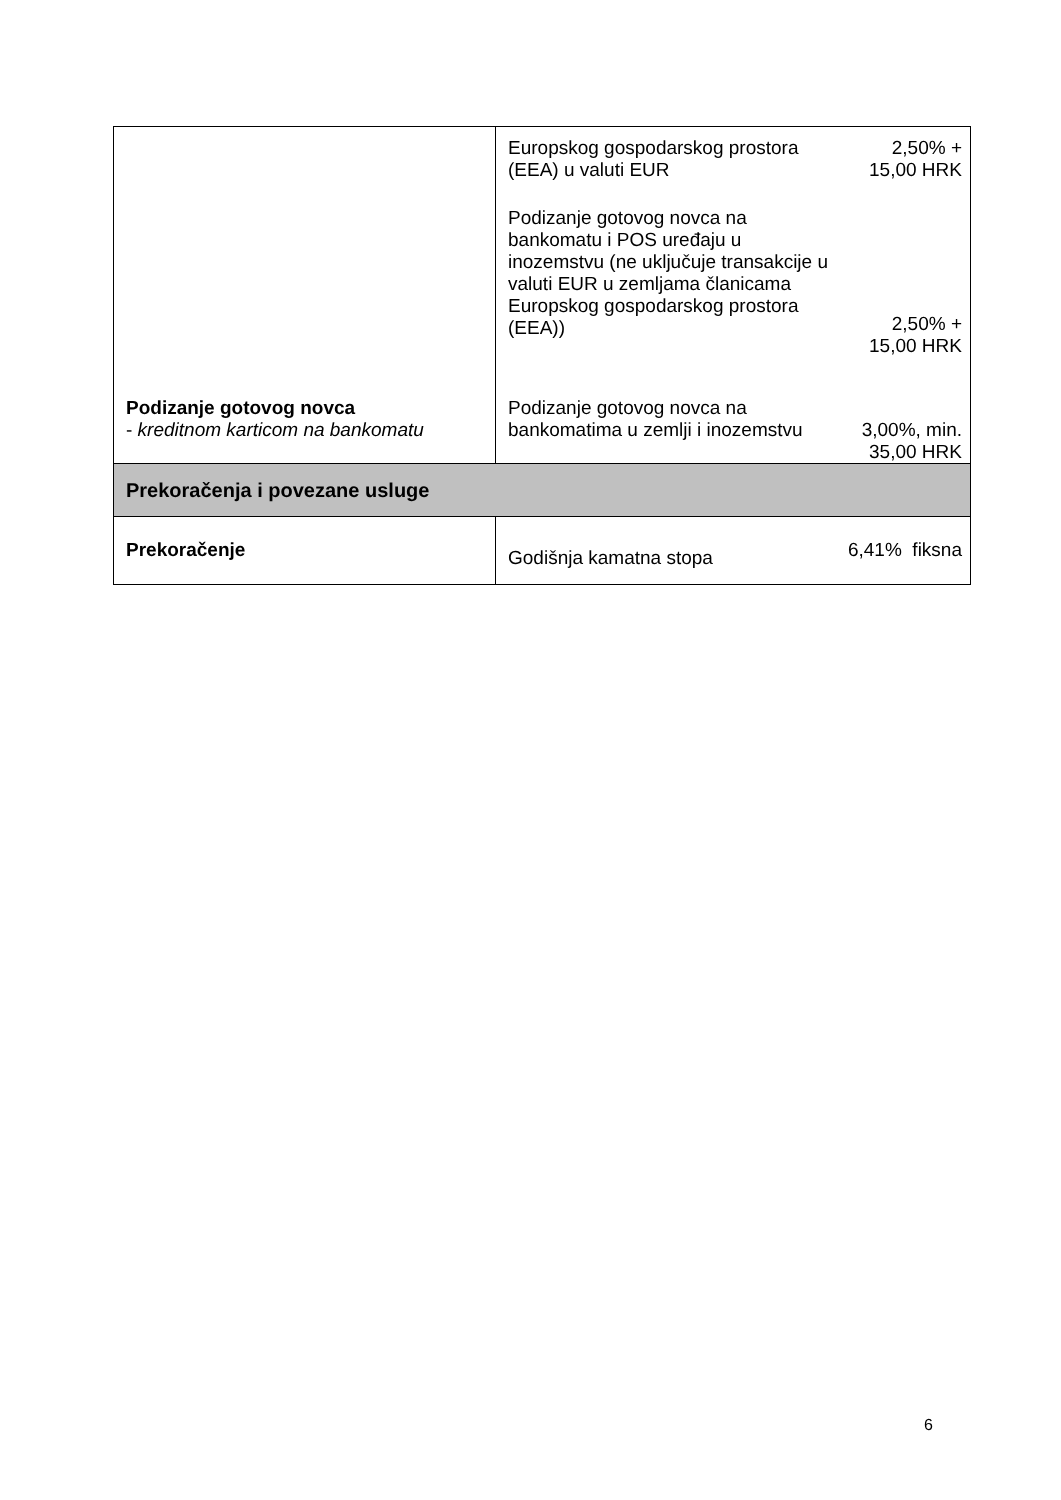| | Europskog gospodarskog prostora (EEA) u valuti EUR Podizanje gotovog novca na bankomatu i POS uređaju u inozemstvu (ne uključuje transakcije u valuti EUR u zemljama članicama Europskog gospodarskog prostora (EEA)) | 2,50% + 15,00 HRK 2,50% + 15,00 HRK |
| Podizanje gotovog novca - kreditnom karticom na bankomatu | Podizanje gotovog novca na bankomatima u zemlji i inozemstvu | 3,00%, min. 35,00 HRK |
| Prekoračenja i povezane usluge | | |
| Prekoračenje | Godišnja kamatna stopa | 6,41% fiksna |
6